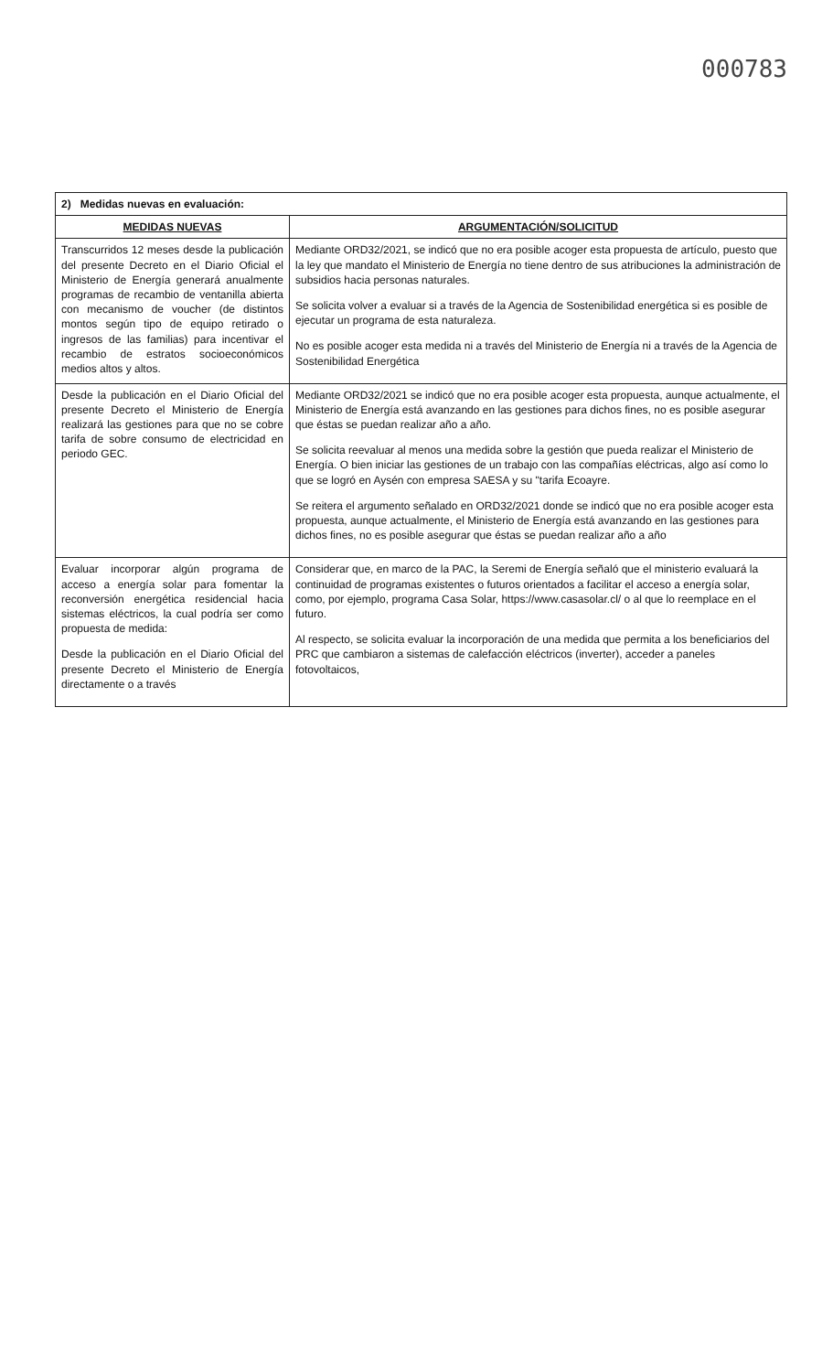000783
| 2) Medidas nuevas en evaluación: | |
| --- | --- |
| MEDIDAS NUEVAS | ARGUMENTACIÓN/SOLICITUD |
| Transcurridos 12 meses desde la publicación del presente Decreto en el Diario Oficial el Ministerio de Energía generará anualmente programas de recambio de ventanilla abierta con mecanismo de voucher (de distintos montos según tipo de equipo retirado o ingresos de las familias) para incentivar el recambio de estratos socioeconómicos medios altos y altos. | Mediante ORD32/2021, se indicó que no era posible acoger esta propuesta de artículo, puesto que la ley que mandato el Ministerio de Energía no tiene dentro de sus atribuciones la administración de subsidios hacia personas naturales. Se solicita volver a evaluar si a través de la Agencia de Sostenibilidad energética si es posible de ejecutar un programa de esta naturaleza. No es posible acoger esta medida ni a través del Ministerio de Energía ni a través de la Agencia de Sostenibilidad Energética |
| Desde la publicación en el Diario Oficial del presente Decreto el Ministerio de Energía realizará las gestiones para que no se cobre tarifa de sobre consumo de electricidad en periodo GEC. | Mediante ORD32/2021 se indicó que no era posible acoger esta propuesta, aunque actualmente, el Ministerio de Energía está avanzando en las gestiones para dichos fines, no es posible asegurar que éstas se puedan realizar año a año. Se solicita reevaluar al menos una medida sobre la gestión que pueda realizar el Ministerio de Energía. O bien iniciar las gestiones de un trabajo con las compañías eléctricas, algo así como lo que se logró en Aysén con empresa SAESA y su "tarifa Ecoayre. Se reitera el argumento señalado en ORD32/2021 donde se indicó que no era posible acoger esta propuesta, aunque actualmente, el Ministerio de Energía está avanzando en las gestiones para dichos fines, no es posible asegurar que éstas se puedan realizar año a año |
| Evaluar incorporar algún programa de acceso a energía solar para fomentar la reconversión energética residencial hacia sistemas eléctricos, la cual podría ser como propuesta de medida: Desde la publicación en el Diario Oficial del presente Decreto el Ministerio de Energía directamente o a través | Considerar que, en marco de la PAC, la Seremi de Energía señaló que el ministerio evaluará la continuidad de programas existentes o futuros orientados a facilitar el acceso a energía solar, como, por ejemplo, programa Casa Solar, https://www.casasolar.cl/ o al que lo reemplace en el futuro. Al respecto, se solicita evaluar la incorporación de una medida que permita a los beneficiarios del PRC que cambiaron a sistemas de calefacción eléctricos (inverter), acceder a paneles fotovoltaicos, |